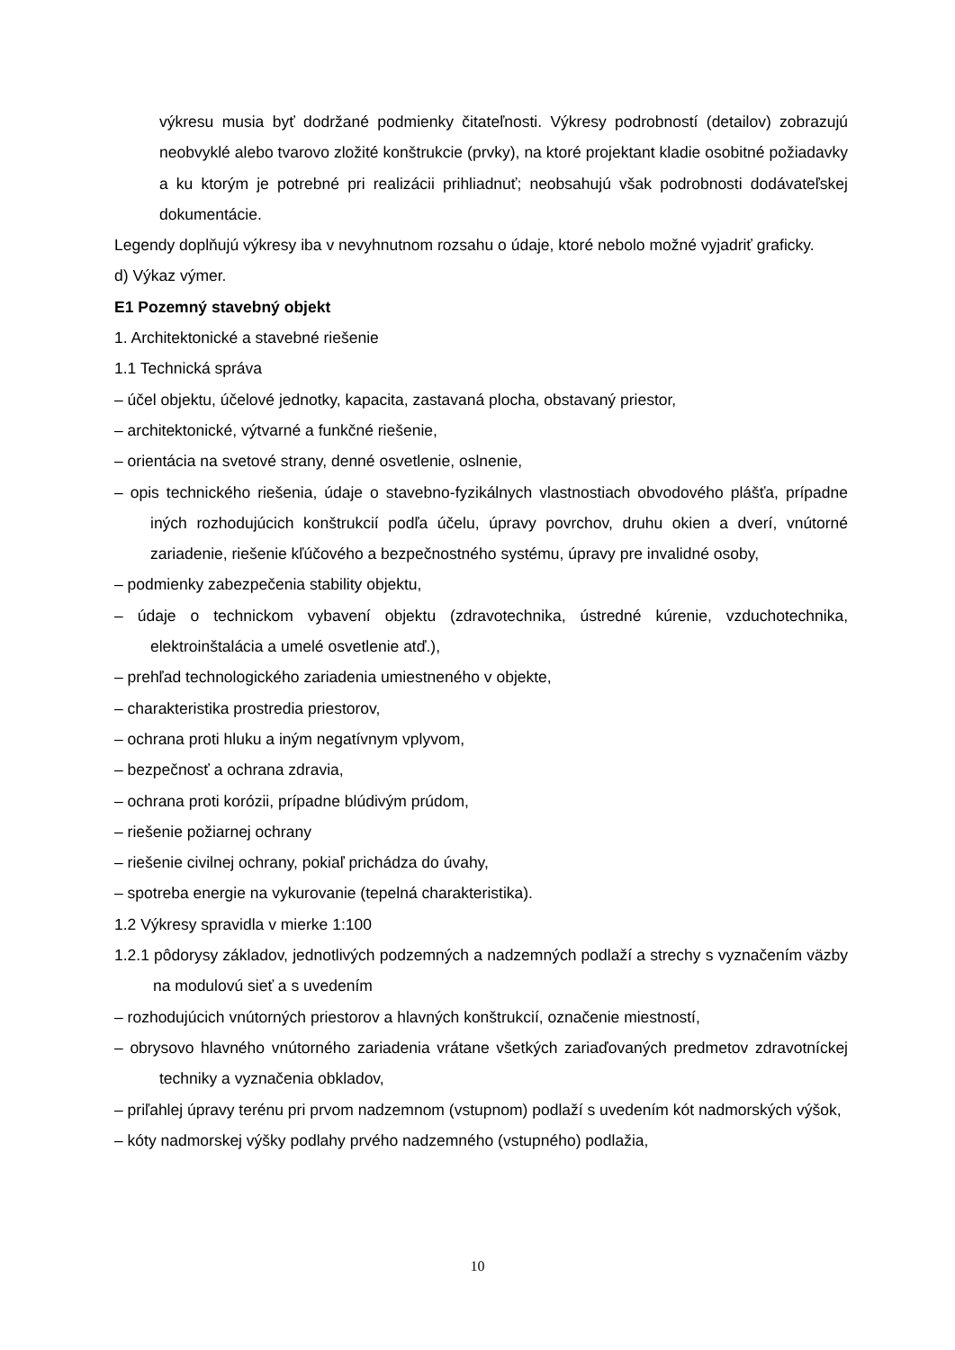výkresu musia byť dodržané podmienky čitateľnosti. Výkresy podrobností (detailov) zobrazujú neobvyklé alebo tvarovo zložité konštrukcie (prvky), na ktoré projektant kladie osobitné požiadavky a ku ktorým je potrebné pri realizácii prihliadnuť; neobsahujú však podrobnosti dodávateľskej dokumentácie.
Legendy doplňujú výkresy iba v nevyhnutnom rozsahu o údaje, ktoré nebolo možné vyjadriť graficky.
d) Výkaz výmer.
E1 Pozemný stavebný objekt
1. Architektonické a stavebné riešenie
1.1 Technická správa
– účel objektu, účelové jednotky, kapacita, zastavaná plocha, obstavaný priestor,
– architektonické, výtvarné a funkčné riešenie,
– orientácia na svetové strany, denné osvetlenie, oslnenie,
– opis technického riešenia, údaje o stavebno-fyzikálnych vlastnostiach obvodového plášťa, prípadne iných rozhodujúcich konštrukcií podľa účelu, úpravy povrchov, druhu okien a dverí, vnútorné zariadenie, riešenie kľúčového a bezpečnostného systému, úpravy pre invalidné osoby,
– podmienky zabezpečenia stability objektu,
– údaje o technickom vybavení objektu (zdravotechnika, ústredné kúrenie, vzduchotechnika, elektroinštalácia a umelé osvetlenie atď.),
– prehľad technologického zariadenia umiestneného v objekte,
– charakteristika prostredia priestorov,
– ochrana proti hluku a iným negatívnym vplyvom,
– bezpečnosť a ochrana zdravia,
– ochrana proti korózii, prípadne blúdivým prúdom,
– riešenie požiarnej ochrany
– riešenie civilnej ochrany, pokiaľ prichádza do úvahy,
– spotreba energie na vykurovanie (tepelná charakteristika).
1.2 Výkresy spravidla v mierke 1:100
1.2.1 pôdorysy základov, jednotlivých podzemných a nadzemných podlaží a strechy s vyznačením väzby na modulovú sieť a s uvedením
– rozhodujúcich vnútorných priestorov a hlavných konštrukcií, označenie miestností,
– obrysovo hlavného vnútorného zariadenia vrátane všetkých zariaďovaných predmetov zdravotníckej techniky a vyznačenia obkladov,
– priľahlej úpravy terénu pri prvom nadzemnom (vstupnom) podlaží s uvedením kót nadmorských výšok,
– kóty nadmorskej výšky podlahy prvého nadzemného (vstupného) podlažia,
10